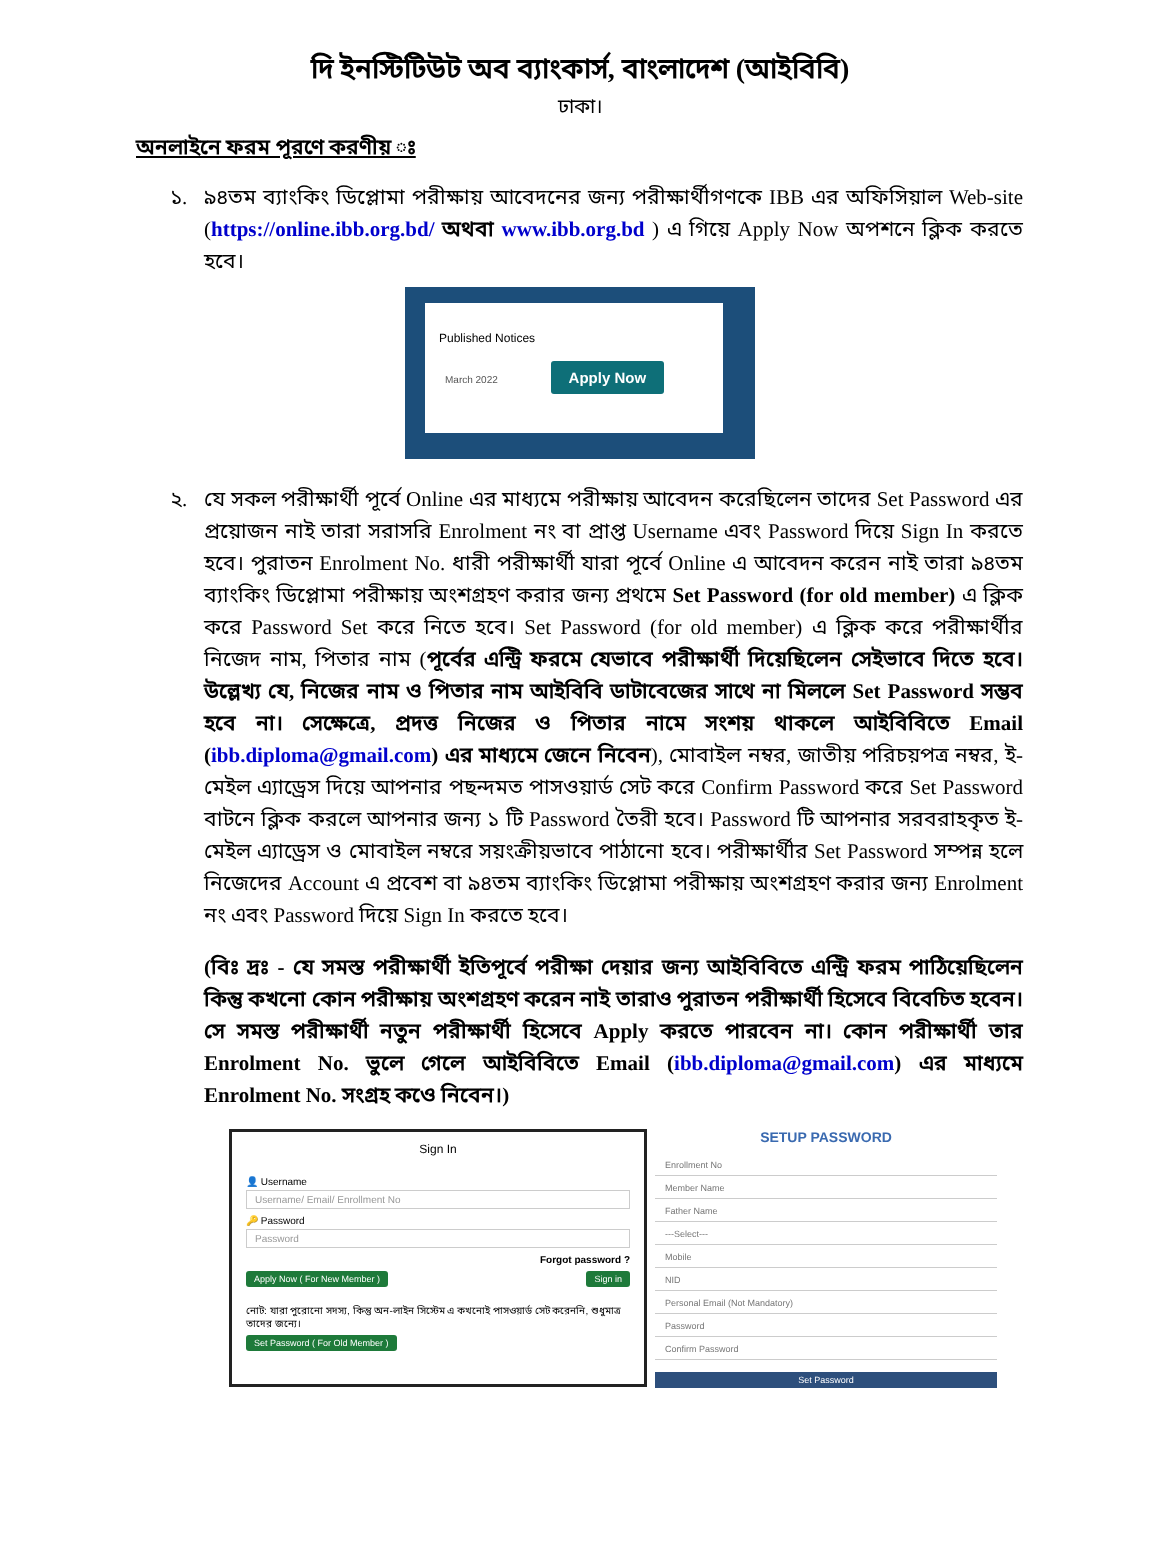দি ইনস্টিটিউট অব ব্যাংকার্স, বাংলাদেশ (আইবিবি)
ঢাকা।
অনলাইনে ফরম পূরণে করণীয় ঃ
১. ৯৪তম ব্যাংকিং ডিপ্লোমা পরীক্ষায় আবেদনের জন্য পরীক্ষার্থীগণকে IBB এর অফিসিয়াল Web-site (https://online.ibb.org.bd/ অথবা www.ibb.org.bd ) এ গিয়ে Apply Now অপশনে ক্লিক করতে হবে।
Published Notices
March 2022 Apply Now
২. যে সকল পরীক্ষার্থী পূর্বে Online এর মাধ্যমে পরীক্ষায় আবেদন করেছিলেন তাদের Set Password এর প্রয়োজন নাই তারা সরাসরি Enrolment নং বা প্রাপ্ত Username এবং Password দিয়ে Sign In করতে হবে। পুরাতন Enrolment No. ধারী পরীক্ষার্থী যারা পূর্বে Online এ আবেদন করেন নাই তারা ৯৪তম ব্যাংকিং ডিপ্লোমা পরীক্ষায় অংশগ্রহণ করার জন্য প্রথমে Set Password (for old member) এ ক্লিক করে Password Set করে নিতে হবে। Set Password (for old member) এ ক্লিক করে পরীক্ষার্থীর নিজেদ নাম, পিতার নাম (পূর্বের এন্ট্রি ফরমে যেভাবে পরীক্ষার্থী দিয়েছিলেন সেইভাবে দিতে হবে। উল্লেখ্য যে, নিজের নাম ও পিতার নাম আইবিবি ডাটাবেজের সাথে না মিললে Set Password সম্ভব হবে না। সেক্ষেত্রে, প্রদত্ত নিজের ও পিতার নামে সংশয় থাকলে আইবিবিতে Email (ibb.diploma@gmail.com) এর মাধ্যমে জেনে নিবেন), মোবাইল নম্বর, জাতীয় পরিচয়পত্র নম্বর, ই-মেইল এ্যাড্রেস দিয়ে আপনার পছন্দমত পাসওয়ার্ড সেট করে Confirm Password করে Set Password বাটনে ক্লিক করলে আপনার জন্য ১ টি Password তৈরী হবে। Password টি আপনার সরবরাহকৃত ই-মেইল এ্যাড্রেস ও মোবাইল নম্বরে সয়ংক্রীয়ভাবে পাঠানো হবে। পরীক্ষার্থীর Set Password সম্পন্ন হলে নিজেদের Account এ প্রবেশ বা ৯৪তম ব্যাংকিং ডিপ্লোমা পরীক্ষায় অংশগ্রহণ করার জন্য Enrolment নং এবং Password দিয়ে Sign In করতে হবে।
(বিঃ দ্রঃ - যে সমস্ত পরীক্ষার্থী ইতিপূর্বে পরীক্ষা দেয়ার জন্য আইবিবিতে এন্ট্রি ফরম পাঠিয়েছিলেন কিন্তু কখনো কোন পরীক্ষায় অংশগ্রহণ করেন নাই তারাও পুরাতন পরীক্ষার্থী হিসেবে বিবেচিত হবেন। সে সমস্ত পরীক্ষার্থী নতুন পরীক্ষার্থী হিসেবে Apply করতে পারবেন না। কোন পরীক্ষার্থী তার Enrolment No. ভুলে গেলে আইবিবিতে Email (ibb.diploma@gmail.com) এর মাধ্যমে Enrolment No. সংগ্রহ কওে নিবেন।)
Sign In
👤 Username
Username/ Email/ Enrollment No
🔑 Password
Password
Forgot password ?
Apply Now ( For New Member ) Sign in
নোট: যারা পুরোনো সদস্য, কিন্তু অন-লাইন সিস্টেম এ কখনোই পাসওয়ার্ড সেট করেননি, শুধুমাত্র তাদের জন্যে।
Set Password ( For Old Member )
SETUP PASSWORD
Enrollment No
Member Name
Father Name
---Select---
Mobile
NID
Personal Email (Not Mandatory)
Password
Confirm Password
Set Password